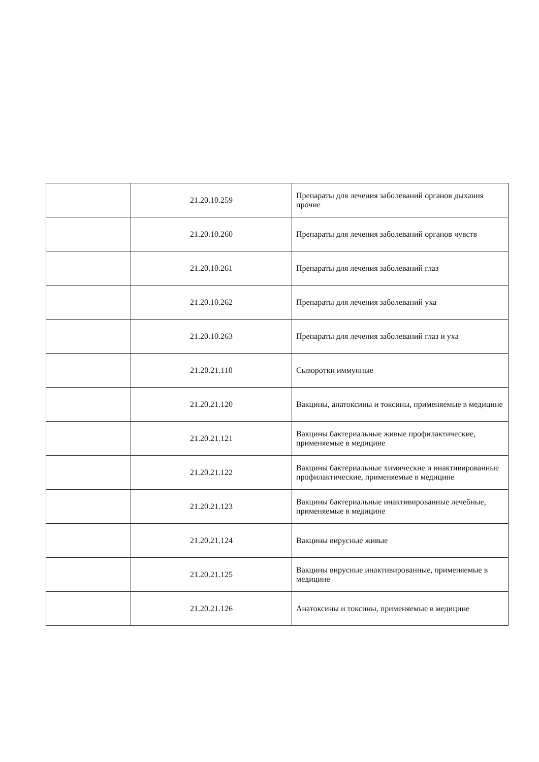| | 21.20.10.259 | Препараты для лечения заболеваний органов дыхания прочие |
| | 21.20.10.260 | Препараты для лечения заболеваний органов чувств |
| | 21.20.10.261 | Препараты для лечения заболеваний глаз |
| | 21.20.10.262 | Препараты для лечения заболеваний уха |
| | 21.20.10.263 | Препараты для лечения заболеваний глаз и уха |
| | 21.20.21.110 | Сыворотки иммунные |
| | 21.20.21.120 | Вакцины, анатоксины и токсины, применяемые в медицине |
| | 21.20.21.121 | Вакцины бактериальные живые профилактические, применяемые в медицине |
| | 21.20.21.122 | Вакцины бактериальные химические и инактивированные профилактические, применяемые в медицине |
| | 21.20.21.123 | Вакцины бактериальные инактивированные лечебные, применяемые в медицине |
| | 21.20.21.124 | Вакцины вирусные живые |
| | 21.20.21.125 | Вакцины вирусные инактивированные, применяемые в медицине |
| | 21.20.21.126 | Анатоксины и токсины, применяемые в медицине |